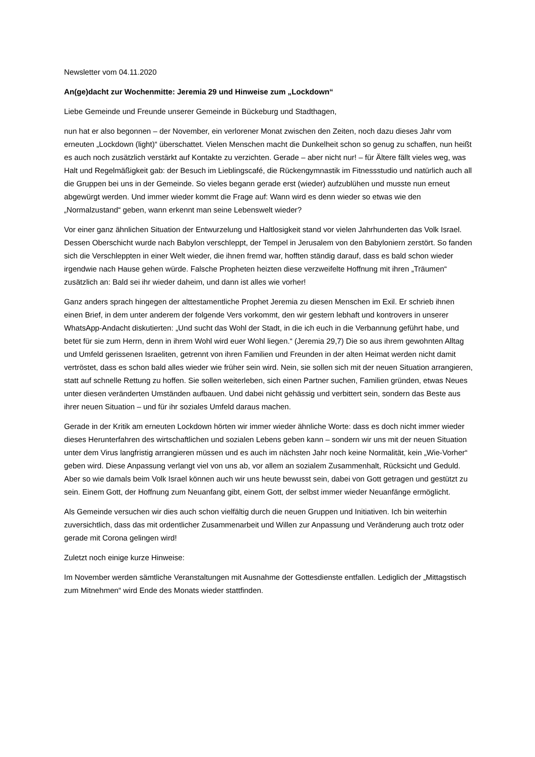Newsletter vom 04.11.2020
An(ge)dacht zur Wochenmitte: Jeremia 29 und Hinweise zum „Lockdown“
Liebe Gemeinde und Freunde unserer Gemeinde in Bückeburg und Stadthagen,
nun hat er also begonnen – der November, ein verlorener Monat zwischen den Zeiten, noch dazu dieses Jahr vom erneuten „Lockdown (light)“ überschattet. Vielen Menschen macht die Dunkelheit schon so genug zu schaffen, nun heißt es auch noch zusätzlich verstärkt auf Kontakte zu verzichten. Gerade – aber nicht nur! – für Ältere fällt vieles weg, was Halt und Regelmäßigkeit gab: der Besuch im Lieblingscafé, die Rückengymnastik im Fitnessstudio und natürlich auch all die Gruppen bei uns in der Gemeinde. So vieles begann gerade erst (wieder) aufzublühen und musste nun erneut abgewürgt werden. Und immer wieder kommt die Frage auf: Wann wird es denn wieder so etwas wie den „Normalzustand“ geben, wann erkennt man seine Lebenswelt wieder?
Vor einer ganz ähnlichen Situation der Entwurzelung und Haltlosigkeit stand vor vielen Jahrhunderten das Volk Israel. Dessen Oberschicht wurde nach Babylon verschleppt, der Tempel in Jerusalem von den Babyloniern zerstört. So fanden sich die Verschleppten in einer Welt wieder, die ihnen fremd war, hofften ständig darauf, dass es bald schon wieder irgendwie nach Hause gehen würde. Falsche Propheten heizten diese verzweifelte Hoffnung mit ihren „Träumen“ zusätzlich an: Bald sei ihr wieder daheim, und dann ist alles wie vorher!
Ganz anders sprach hingegen der alttestamentliche Prophet Jeremia zu diesen Menschen im Exil. Er schrieb ihnen einen Brief, in dem unter anderem der folgende Vers vorkommt, den wir gestern lebhaft und kontrovers in unserer WhatsApp-Andacht diskutierten: „Und sucht das Wohl der Stadt, in die ich euch in die Verbannung geführt habe, und betet für sie zum Herrn, denn in ihrem Wohl wird euer Wohl liegen.“ (Jeremia 29,7) Die so aus ihrem gewohnten Alltag und Umfeld gerissenen Israeliten, getrennt von ihren Familien und Freunden in der alten Heimat werden nicht damit vertröstet, dass es schon bald alles wieder wie früher sein wird. Nein, sie sollen sich mit der neuen Situation arrangieren, statt auf schnelle Rettung zu hoffen. Sie sollen weiterleben, sich einen Partner suchen, Familien gründen, etwas Neues unter diesen veränderten Umständen aufbauen. Und dabei nicht gehässig und verbittert sein, sondern das Beste aus ihrer neuen Situation – und für ihr soziales Umfeld daraus machen.
Gerade in der Kritik am erneuten Lockdown hörten wir immer wieder ähnliche Worte: dass es doch nicht immer wieder dieses Herunterfahren des wirtschaftlichen und sozialen Lebens geben kann – sondern wir uns mit der neuen Situation unter dem Virus langfristig arrangieren müssen und es auch im nächsten Jahr noch keine Normalität, kein „Wie-Vorher“ geben wird. Diese Anpassung verlangt viel von uns ab, vor allem an sozialem Zusammenhalt, Rücksicht und Geduld. Aber so wie damals beim Volk Israel können auch wir uns heute bewusst sein, dabei von Gott getragen und gestützt zu sein. Einem Gott, der Hoffnung zum Neuanfang gibt, einem Gott, der selbst immer wieder Neuanfänge ermöglicht.
Als Gemeinde versuchen wir dies auch schon vielfältig durch die neuen Gruppen und Initiativen. Ich bin weiterhin zuversichtlich, dass das mit ordentlicher Zusammenarbeit und Willen zur Anpassung und Veränderung auch trotz oder gerade mit Corona gelingen wird!
Zuletzt noch einige kurze Hinweise:
Im November werden sämtliche Veranstaltungen mit Ausnahme der Gottesdienste entfallen. Lediglich der „Mittagstisch zum Mitnehmen“ wird Ende des Monats wieder stattfinden.